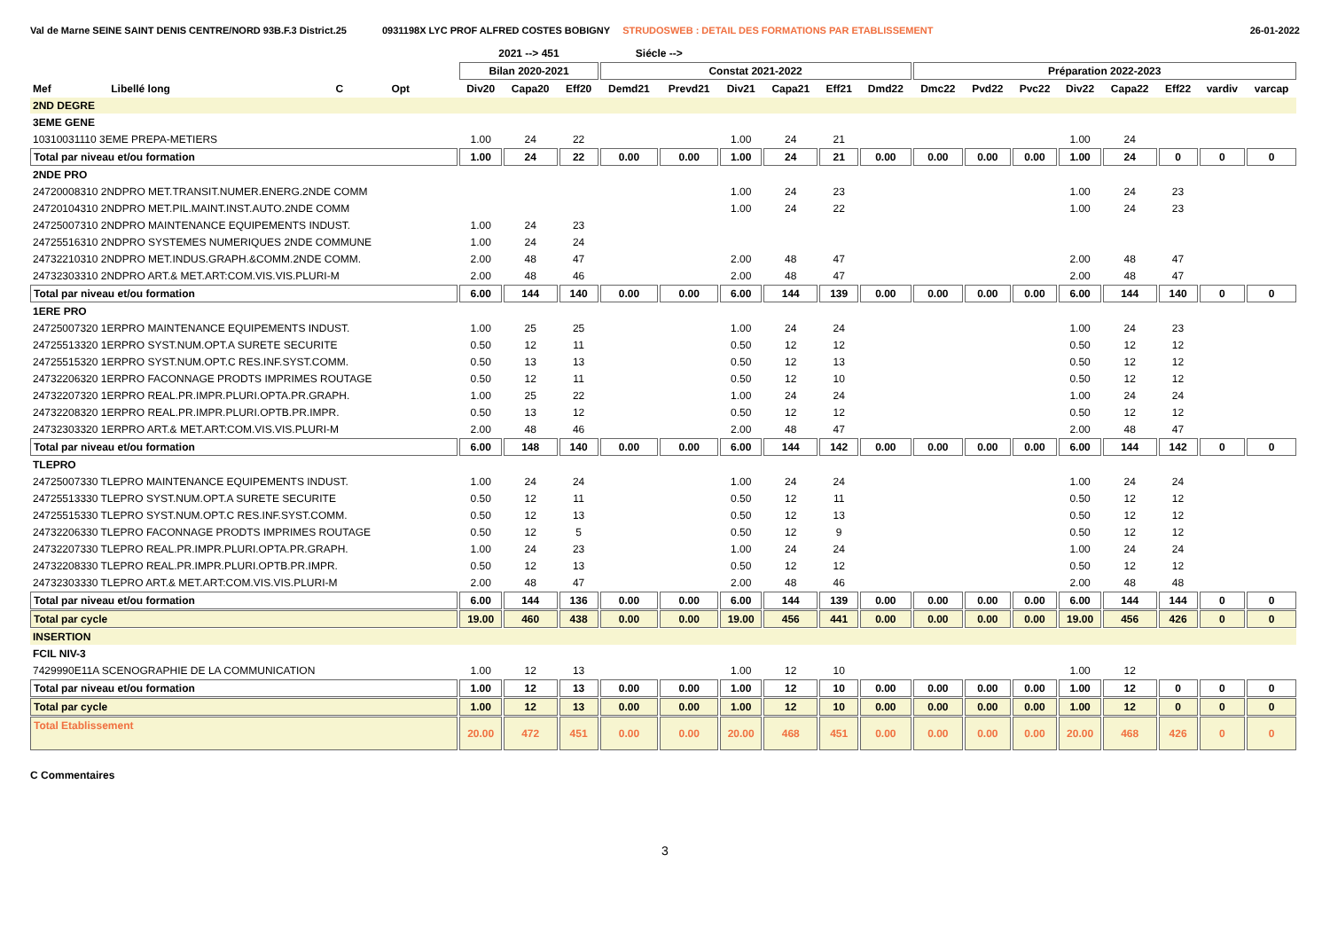Val de Marne SEINE SAINT DENIS CENTRE/NORD 93B.F.3 District.25 0931198X LYC PROF ALFRED COSTES BOBIGNY STRUDOSWEB : DETAIL DES FORMATIONS PAR ETABLISSEMENT 26-01-2022
| | | | | | 2021 --> 451 | | | Siécle --> | | | | | | | | | | | | | |
| --- | --- | --- | --- | --- | --- | --- | --- | --- | --- | --- | --- | --- | --- | --- | --- | --- | --- | --- | --- | --- | --- |
| | | | | | Bilan 2020-2021 | | | Constat 2021-2022 | | | | | | Préparation 2022-2023 | | | | | | | |
| Mef | Libellé long | C | Opt | | Div20 | Capa20 | Eff20 | Demd21 | Prevd21 | Div21 | Capa21 | Eff21 | Dmd22 | Dmc22 | Pvd22 | Pvc22 | Div22 | Capa22 | Eff22 | vardiv | varcap |
| 2ND DEGRE | | | | | | | | | | | | | | | | | | | | | |
| 3EME GENE | | | | | | | | | | | | | | | | | | | | | |
| 10310031110 3EME PREPA-METIERS | | | | | 1.00 | 24 | 22 | | | 1.00 | 24 | 21 | | | | | 1.00 | 24 | | | |
| Total par niveau et/ou formation | | | | | 1.00 | 24 | 22 | 0.00 | 0.00 | 1.00 | 24 | 21 | 0.00 | 0.00 | 0.00 | 0.00 | 1.00 | 24 | 0 | 0 | 0 |
| 2NDE PRO | | | | | | | | | | | | | | | | | | | | | |
| 24720008310 2NDPRO MET.TRANSIT.NUMER.ENERG.2NDE COMM | | | | | | | | | | 1.00 | 24 | 23 | | | | | 1.00 | 24 | 23 | | |
| 24720104310 2NDPRO MET.PIL.MAINT.INST.AUTO.2NDE COMM | | | | | | | | | | 1.00 | 24 | 22 | | | | | 1.00 | 24 | 23 | | |
| 24725007310 2NDPRO MAINTENANCE EQUIPEMENTS INDUST. | | | | | 1.00 | 24 | 23 | | | | | | | | | | | | | | |
| 24725516310 2NDPRO SYSTEMES NUMERIQUES 2NDE COMMUNE | | | | | 1.00 | 24 | 24 | | | | | | | | | | | | | | |
| 24732210310 2NDPRO MET.INDUS.GRAPH.&COMM.2NDE COMM. | | | | | 2.00 | 48 | 47 | | | 2.00 | 48 | 47 | | | | | 2.00 | 48 | 47 | | |
| 24732303310 2NDPRO ART.& MET.ART:COM.VIS.VIS.PLURI-M | | | | | 2.00 | 48 | 46 | | | 2.00 | 48 | 47 | | | | | 2.00 | 48 | 47 | | |
| Total par niveau et/ou formation | | | | | 6.00 | 144 | 140 | 0.00 | 0.00 | 6.00 | 144 | 139 | 0.00 | 0.00 | 0.00 | 0.00 | 6.00 | 144 | 140 | 0 | 0 |
| 1ERE PRO | | | | | | | | | | | | | | | | | | | | | |
| 24725007320 1ERPRO MAINTENANCE EQUIPEMENTS INDUST. | | | | | 1.00 | 25 | 25 | | | 1.00 | 24 | 24 | | | | | 1.00 | 24 | 23 | | |
| 24725513320 1ERPRO SYST.NUM.OPT.A SURETE SECURITE | | | | | 0.50 | 12 | 11 | | | 0.50 | 12 | 12 | | | | | 0.50 | 12 | 12 | | |
| 24725515320 1ERPRO SYST.NUM.OPT.C RES.INF.SYST.COMM. | | | | | 0.50 | 13 | 13 | | | 0.50 | 12 | 13 | | | | | 0.50 | 12 | 12 | | |
| 24732206320 1ERPRO FACONNAGE PRODTS IMPRIMES ROUTAGE | | | | | 0.50 | 12 | 11 | | | 0.50 | 12 | 10 | | | | | 0.50 | 12 | 12 | | |
| 24732207320 1ERPRO REAL.PR.IMPR.PLURI.OPTA.PR.GRAPH. | | | | | 1.00 | 25 | 22 | | | 1.00 | 24 | 24 | | | | | 1.00 | 24 | 24 | | |
| 24732208320 1ERPRO REAL.PR.IMPR.PLURI.OPTB.PR.IMPR. | | | | | 0.50 | 13 | 12 | | | 0.50 | 12 | 12 | | | | | 0.50 | 12 | 12 | | |
| 24732303320 1ERPRO ART.& MET.ART:COM.VIS.VIS.PLURI-M | | | | | 2.00 | 48 | 46 | | | 2.00 | 48 | 47 | | | | | 2.00 | 48 | 47 | | |
| Total par niveau et/ou formation | | | | | 6.00 | 148 | 140 | 0.00 | 0.00 | 6.00 | 144 | 142 | 0.00 | 0.00 | 0.00 | 0.00 | 6.00 | 144 | 142 | 0 | 0 |
| TLEPRO | | | | | | | | | | | | | | | | | | | | | |
| 24725007330 TLEPRO MAINTENANCE EQUIPEMENTS INDUST. | | | | | 1.00 | 24 | 24 | | | 1.00 | 24 | 24 | | | | | 1.00 | 24 | 24 | | |
| 24725513330 TLEPRO SYST.NUM.OPT.A SURETE SECURITE | | | | | 0.50 | 12 | 11 | | | 0.50 | 12 | 11 | | | | | 0.50 | 12 | 12 | | |
| 24725515330 TLEPRO SYST.NUM.OPT.C RES.INF.SYST.COMM. | | | | | 0.50 | 12 | 13 | | | 0.50 | 12 | 13 | | | | | 0.50 | 12 | 12 | | |
| 24732206330 TLEPRO FACONNAGE PRODTS IMPRIMES ROUTAGE | | | | | 0.50 | 12 | 5 | | | 0.50 | 12 | 9 | | | | | 0.50 | 12 | 12 | | |
| 24732207330 TLEPRO REAL.PR.IMPR.PLURI.OPTA.PR.GRAPH. | | | | | 1.00 | 24 | 23 | | | 1.00 | 24 | 24 | | | | | 1.00 | 24 | 24 | | |
| 24732208330 TLEPRO REAL.PR.IMPR.PLURI.OPTB.PR.IMPR. | | | | | 0.50 | 12 | 13 | | | 0.50 | 12 | 12 | | | | | 0.50 | 12 | 12 | | |
| 24732303330 TLEPRO ART.& MET.ART:COM.VIS.VIS.PLURI-M | | | | | 2.00 | 48 | 47 | | | 2.00 | 48 | 46 | | | | | 2.00 | 48 | 48 | | |
| Total par niveau et/ou formation | | | | | 6.00 | 144 | 136 | 0.00 | 0.00 | 6.00 | 144 | 139 | 0.00 | 0.00 | 0.00 | 0.00 | 6.00 | 144 | 144 | 0 | 0 |
| Total par cycle | | | | | 19.00 | 460 | 438 | 0.00 | 0.00 | 19.00 | 456 | 441 | 0.00 | 0.00 | 0.00 | 0.00 | 19.00 | 456 | 426 | 0 | 0 |
| INSERTION | | | | | | | | | | | | | | | | | | | | | |
| FCIL NIV-3 | | | | | | | | | | | | | | | | | | | | | |
| 7429990E11A SCENOGRAPHIE DE LA COMMUNICATION | | | | | 1.00 | 12 | 13 | | | 1.00 | 12 | 10 | | | | | 1.00 | 12 | | | |
| Total par niveau et/ou formation | | | | | 1.00 | 12 | 13 | 0.00 | 0.00 | 1.00 | 12 | 10 | 0.00 | 0.00 | 0.00 | 0.00 | 1.00 | 12 | 0 | 0 | 0 |
| Total par cycle | | | | | 1.00 | 12 | 13 | 0.00 | 0.00 | 1.00 | 12 | 10 | 0.00 | 0.00 | 0.00 | 0.00 | 1.00 | 12 | 0 | 0 | 0 |
| Total Etablissement | | | | | 20.00 | 472 | 451 | 0.00 | 0.00 | 20.00 | 468 | 451 | 0.00 | 0.00 | 0.00 | 0.00 | 20.00 | 468 | 426 | 0 | 0 |
C Commentaires
3